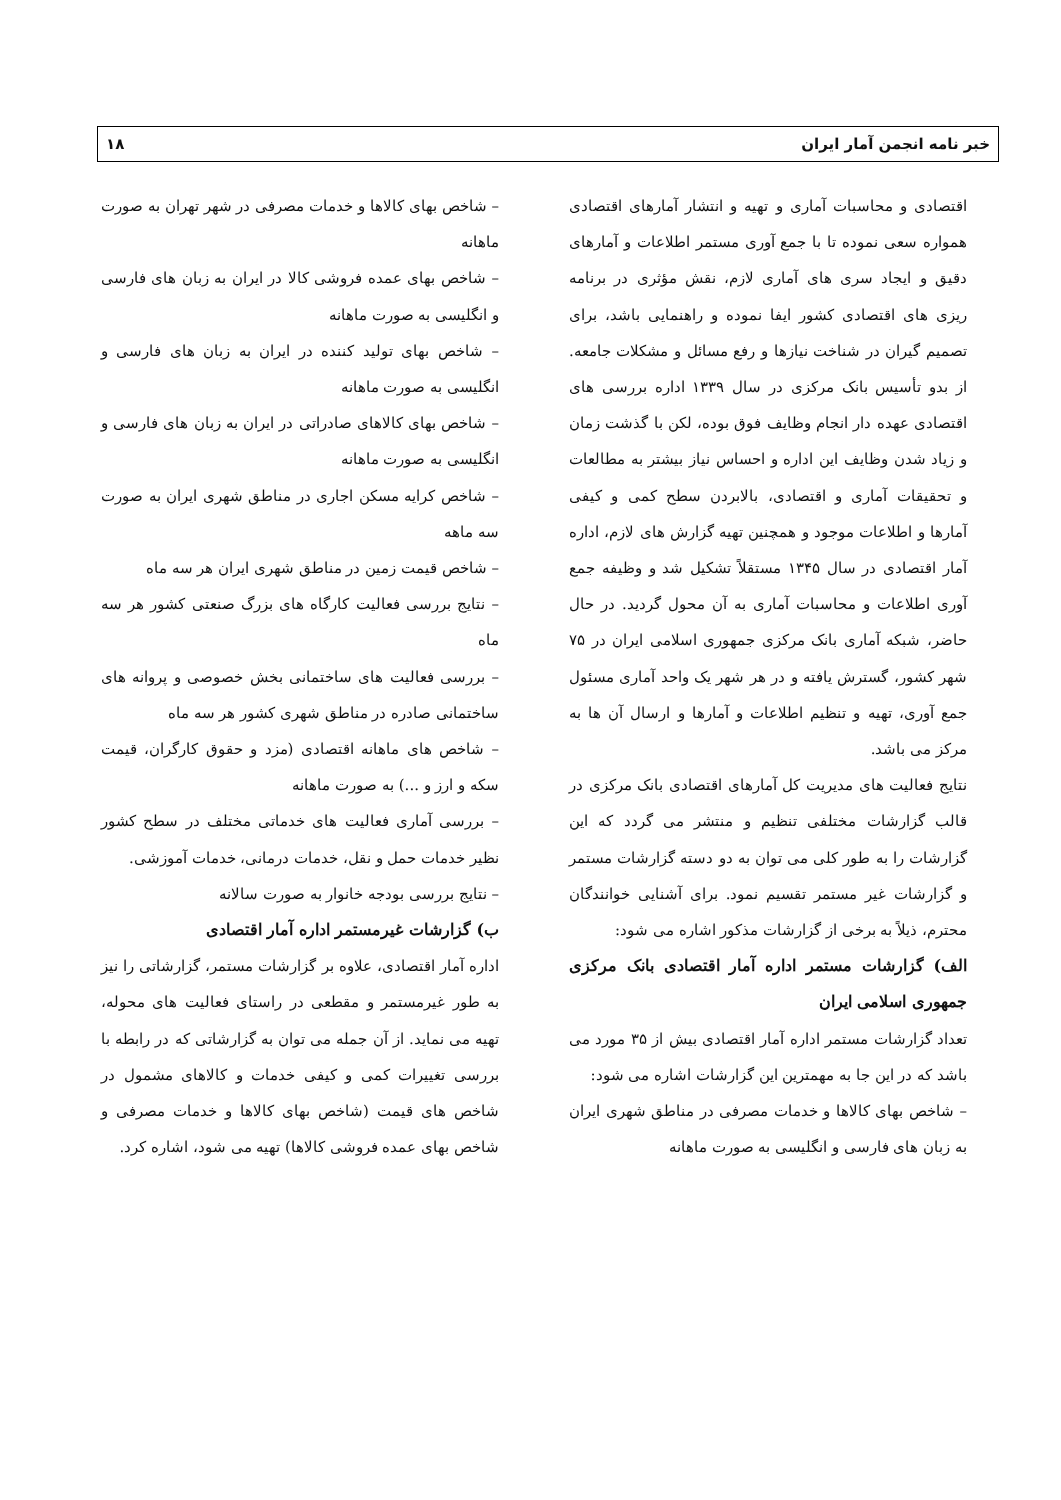خبر نامه انجمن آمار ایران ۱۸
اقتصادی و محاسبات آماری و تهیه و انتشار آمارهای اقتصادی همواره سعی نموده تا با جمع آوری مستمر اطلاعات و آمارهای دقیق و ایجاد سری های آماری لازم، نقش مؤثری در برنامه ریزی های اقتصادی کشور ایفا نموده و راهنمایی باشد، برای تصمیم گیران در شناخت نیازها و رفع مسائل و مشکلات جامعه. از بدو تأسیس بانک مرکزی در سال ۱۳۳۹ اداره بررسی های اقتصادی عهده دار انجام وظایف فوق بوده، لکن با گذشت زمان و زیاد شدن وظایف این اداره و احساس نیاز بیشتر به مطالعات و تحقیقات آماری و اقتصادی، بالابردن سطح کمی و کیفی آمارها و اطلاعات موجود و همچنین تهیه گزارش های لازم، اداره آمار اقتصادی در سال ۱۳۴۵ مستقلاً تشکیل شد و وظیفه جمع آوری اطلاعات و محاسبات آماری به آن محول گردید. در حال حاضر، شبکه آماری بانک مرکزی جمهوری اسلامی ایران در ۷۵ شهر کشور، گسترش یافته و در هر شهر یک واحد آماری مسئول جمع آوری، تهیه و تنظیم اطلاعات و آمارها و ارسال آن ها به مرکز می باشد.
نتایج فعالیت های مدیریت کل آمارهای اقتصادی بانک مرکزی در قالب گزارشات مختلفی تنظیم و منتشر می گردد که این گزارشات را به طور کلی می توان به دو دسته گزارشات مستمر و گزارشات غیر مستمر تقسیم نمود. برای آشنایی خوانندگان محترم، ذیلاً به برخی از گزارشات مذکور اشاره می شود:
الف) گزارشات مستمر اداره آمار اقتصادی بانک مرکزی جمهوری اسلامی ایران
تعداد گزارشات مستمر اداره آمار اقتصادی بیش از ۳۵ مورد می باشد که در این جا به مهمترین این گزارشات اشاره می شود:
– شاخص بهای کالاها و خدمات مصرفی در مناطق شهری ایران به زبان های فارسی و انگلیسی به صورت ماهانه
– شاخص بهای کالاها و خدمات مصرفی در شهر تهران به صورت ماهانه
– شاخص بهای عمده فروشی کالا در ایران به زبان های فارسی و انگلیسی به صورت ماهانه
– شاخص بهای تولید کننده در ایران به زبان های فارسی و انگلیسی به صورت ماهانه
– شاخص بهای کالاهای صادراتی در ایران به زبان های فارسی و انگلیسی به صورت ماهانه
– شاخص کرایه مسکن اجاری در مناطق شهری ایران به صورت سه ماهه
– شاخص قیمت زمین در مناطق شهری ایران هر سه ماه
– نتایج بررسی فعالیت کارگاه های بزرگ صنعتی کشور هر سه ماه
– بررسی فعالیت های ساختمانی بخش خصوصی و پروانه های ساختمانی صادره در مناطق شهری کشور هر سه ماه
– شاخص های ماهانه اقتصادی (مزد و حقوق کارگران، قیمت سکه و ارز و ...) به صورت ماهانه
– بررسی آماری فعالیت های خدماتی مختلف در سطح کشور نظیر خدمات حمل و نقل، خدمات درمانی، خدمات آموزشی.
– نتایج بررسی بودجه خانوار به صورت سالانه
ب) گزارشات غیرمستمر اداره آمار اقتصادی
اداره آمار اقتصادی، علاوه بر گزارشات مستمر، گزارشاتی را نیز به طور غیرمستمر و مقطعی در راستای فعالیت های محوله، تهیه می نماید. از آن جمله می توان به گزارشاتی که در رابطه با بررسی تغییرات کمی و کیفی خدمات و کالاهای مشمول در شاخص های قیمت (شاخص بهای کالاها و خدمات مصرفی و شاخص بهای عمده فروشی کالاها) تهیه می شود، اشاره کرد.